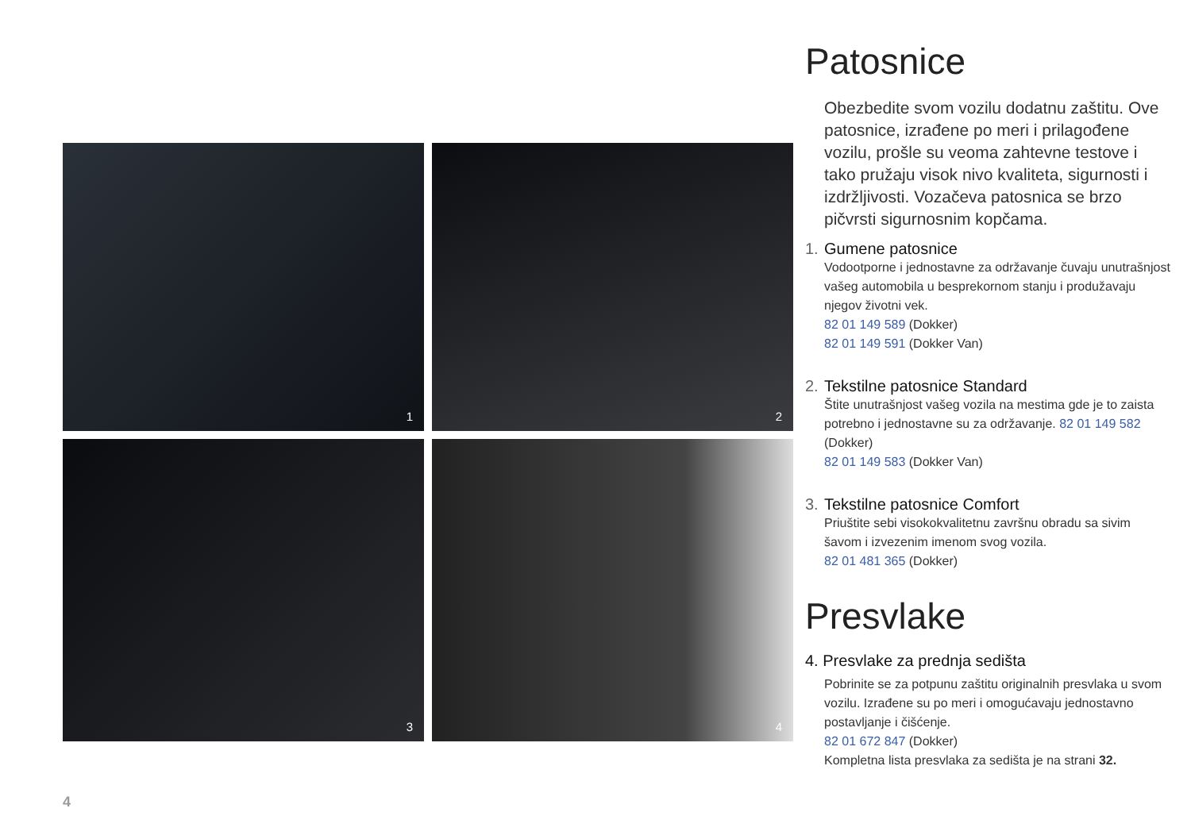1
2
3
4
4
Patosnice
Obezbedite svom vozilu dodatnu zaštitu. Ove patosnice, izrađene po meri i prilagođene vozilu, prošle su veoma zahtevne testove i tako pružaju visok nivo kvaliteta, sigurnosti i izdržljivosti. Vozačeva patosnica se brzo pičvrsti sigurnosnim kopčama.
1. Gumene patosnice
Vodootporne i jednostavne za održavanje čuvaju unutrašnjost vašeg automobila u besprekornom stanju i produžavaju njegov životni vek.
82 01 149 589 (Dokker)
82 01 149 591 (Dokker Van)
2. Tekstilne patosnice Standard
Štite unutrašnjost vašeg vozila na mestima gde je to zaista potrebno i jednostavne su za održavanje. 82 01 149 582 (Dokker)
82 01 149 583 (Dokker Van)
3. Tekstilne patosnice Comfort
Priuštite sebi visokokvalitetnu završnu obradu sa sivim šavom i izvezenim imenom svog vozila.
82 01 481 365 (Dokker)
Presvlake
4. Presvlake za prednja sedišta
Pobrinite se za potpunu zaštitu originalnih presvlaka u svom vozilu. Izrađene su po meri i omogućavaju jednostavno postavljanje i čišćenje.
82 01 672 847 (Dokker)
Kompletna lista presvlaka za sedišta je na strani 32.